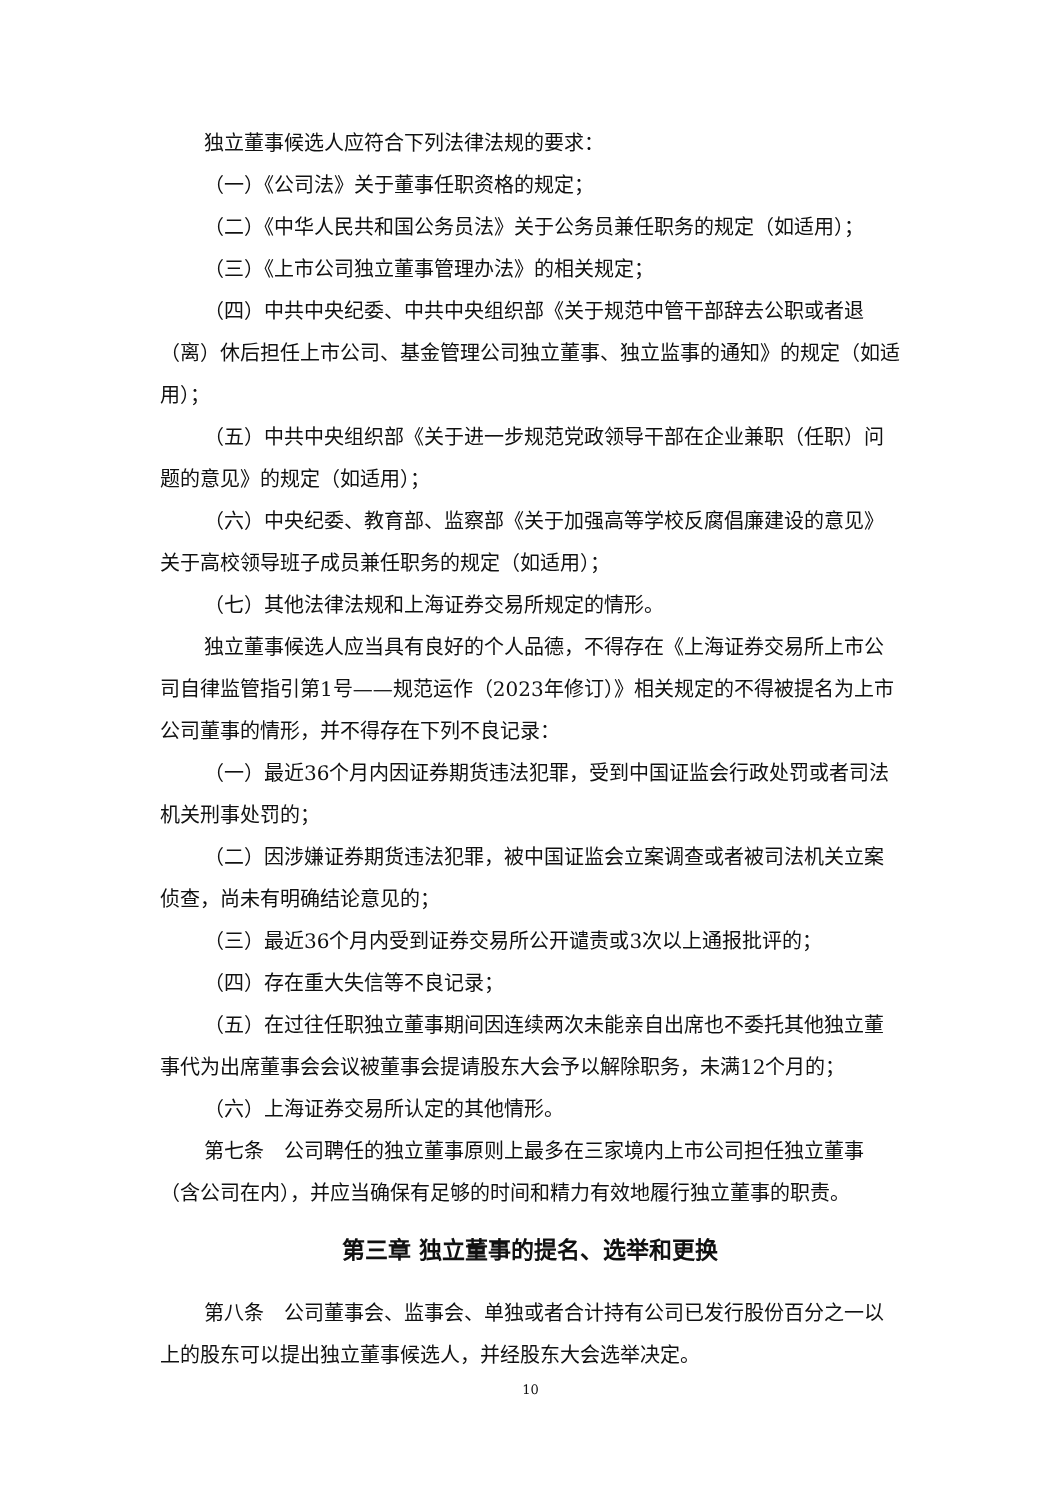独立董事候选人应符合下列法律法规的要求：
（一）《公司法》关于董事任职资格的规定；
（二）《中华人民共和国公务员法》关于公务员兼任职务的规定（如适用）；
（三）《上市公司独立董事管理办法》的相关规定；
（四）中共中央纪委、中共中央组织部《关于规范中管干部辞去公职或者退（离）休后担任上市公司、基金管理公司独立董事、独立监事的通知》的规定（如适用）；
（五）中共中央组织部《关于进一步规范党政领导干部在企业兼职（任职）问题的意见》的规定（如适用）；
（六）中央纪委、教育部、监察部《关于加强高等学校反腐倡廉建设的意见》关于高校领导班子成员兼任职务的规定（如适用）；
（七）其他法律法规和上海证券交易所规定的情形。
独立董事候选人应当具有良好的个人品德，不得存在《上海证券交易所上市公司自律监管指引第1号——规范运作（2023年修订）》相关规定的不得被提名为上市公司董事的情形，并不得存在下列不良记录：
（一）最近36个月内因证券期货违法犯罪，受到中国证监会行政处罚或者司法机关刑事处罚的；
（二）因涉嫌证券期货违法犯罪，被中国证监会立案调查或者被司法机关立案侦查，尚未有明确结论意见的；
（三）最近36个月内受到证券交易所公开谴责或3次以上通报批评的；
（四）存在重大失信等不良记录；
（五）在过往任职独立董事期间因连续两次未能亲自出席也不委托其他独立董事代为出席董事会会议被董事会提请股东大会予以解除职务，未满12个月的；
（六）上海证券交易所认定的其他情形。
第七条　公司聘任的独立董事原则上最多在三家境内上市公司担任独立董事（含公司在内），并应当确保有足够的时间和精力有效地履行独立董事的职责。
第三章 独立董事的提名、选举和更换
第八条　公司董事会、监事会、单独或者合计持有公司已发行股份百分之一以上的股东可以提出独立董事候选人，并经股东大会选举决定。
10